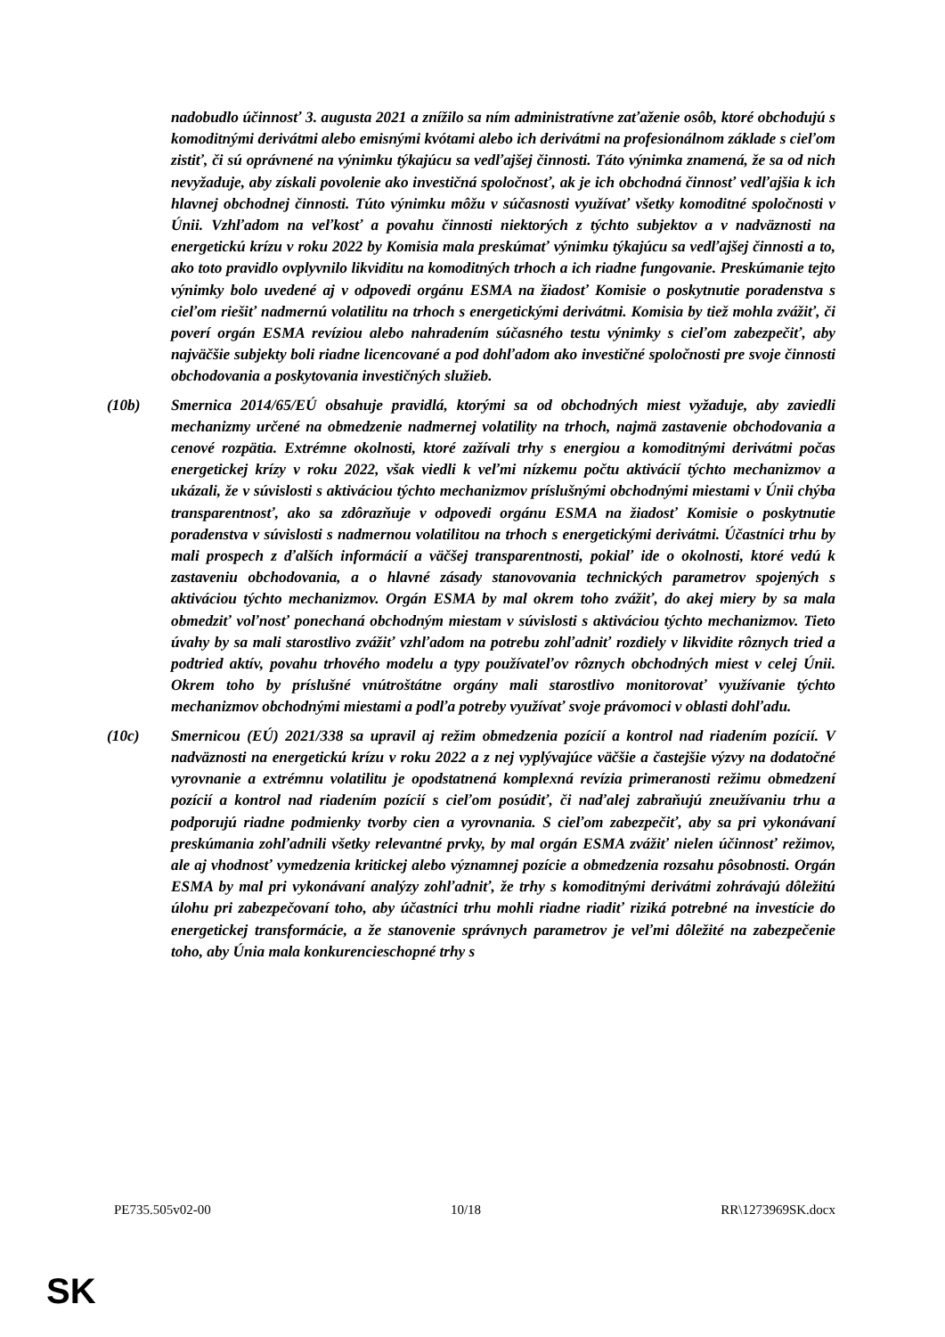nadobudlo účinnosť 3. augusta 2021 a znížilo sa ním administratívne zaťaženie osôb, ktoré obchodujú s komoditnými derivátmi alebo emisnými kvótami alebo ich derivátmi na profesionálnom základe s cieľom zistiť, či sú oprávnené na výnimku týkajúcu sa vedľajšej činnosti. Táto výnimka znamená, že sa od nich nevyžaduje, aby získali povolenie ako investičná spoločnosť, ak je ich obchodná činnosť vedľajšia k ich hlavnej obchodnej činnosti. Túto výnimku môžu v súčasnosti využívať všetky komoditné spoločnosti v Únii. Vzhľadom na veľkosť a povahu činnosti niektorých z týchto subjektov a v nadväznosti na energetickú krízu v roku 2022 by Komisia mala preskúmať výnimku týkajúcu sa vedľajšej činnosti a to, ako toto pravidlo ovplyvnilo likviditu na komoditných trhoch a ich riadne fungovanie. Preskúmanie tejto výnimky bolo uvedené aj v odpovedi orgánu ESMA na žiadosť Komisie o poskytnutie poradenstva s cieľom riešiť nadmernú volatilitu na trhoch s energetickými derivátmi. Komisia by tiež mohla zvážiť, či poverí orgán ESMA revíziou alebo nahradením súčasného testu výnimky s cieľom zabezpečiť, aby najväčšie subjekty boli riadne licencované a pod dohľadom ako investičné spoločnosti pre svoje činnosti obchodovania a poskytovania investičných služieb.
(10b) Smernica 2014/65/EÚ obsahuje pravidlá, ktorými sa od obchodných miest vyžaduje, aby zaviedli mechanizmy určené na obmedzenie nadmernej volatility na trhoch, najmä zastavenie obchodovania a cenové rozpätia. Extrémne okolnosti, ktoré zažívali trhy s energiou a komoditnými derivátmi počas energetickej krízy v roku 2022, však viedli k veľmi nízkemu počtu aktivácií týchto mechanizmov a ukázali, že v súvislosti s aktiváciou týchto mechanizmov príslušnými obchodnými miestami v Únii chýba transparentnosť, ako sa zdôrazňuje v odpovedi orgánu ESMA na žiadosť Komisie o poskytnutie poradenstva v súvislosti s nadmernou volatilitou na trhoch s energetickými derivátmi. Účastníci trhu by mali prospech z ďalších informácií a väčšej transparentnosti, pokiaľ ide o okolnosti, ktoré vedú k zastaveniu obchodovania, a o hlavné zásady stanovovania technických parametrov spojených s aktiváciou týchto mechanizmov. Orgán ESMA by mal okrem toho zvážiť, do akej miery by sa mala obmedziť voľnosť ponechaná obchodným miestam v súvislosti s aktiváciou týchto mechanizmov. Tieto úvahy by sa mali starostlivo zvážiť vzhľadom na potrebu zohľadniť rozdiely v likvidite rôznych tried a podtried aktív, povahu trhového modelu a typy používateľov rôznych obchodných miest v celej Únii. Okrem toho by príslušné vnútroštátne orgány mali starostlivo monitorovať využívanie týchto mechanizmov obchodnými miestami a podľa potreby využívať svoje právomoci v oblasti dohľadu.
(10c) Smernicou (EÚ) 2021/338 sa upravil aj režim obmedzenia pozícií a kontrol nad riadením pozícií. V nadväznosti na energetickú krízu v roku 2022 a z nej vyplývajúce väčšie a častejšie výzvy na dodatočné vyrovnanie a extrémnu volatilitu je opodstatnená komplexná revízia primeranosti režimu obmedzení pozícií a kontrol nad riadením pozícií s cieľom posúdiť, či naďalej zabraňujú zneužívaniu trhu a podporujú riadne podmienky tvorby cien a vyrovnania. S cieľom zabezpečiť, aby sa pri vykonávaní preskúmania zohľadnili všetky relevantné prvky, by mal orgán ESMA zvážiť nielen účinnosť režimov, ale aj vhodnosť vymedzenia kritickej alebo významnej pozície a obmedzenia rozsahu pôsobnosti. Orgán ESMA by mal pri vykonávaní analýzy zohľadniť, že trhy s komoditnými derivátmi zohrávajú dôležitú úlohu pri zabezpečovaní toho, aby účastníci trhu mohli riadne riadiť riziká potrebné na investície do energetickej transformácie, a že stanovenie správnych parametrov je veľmi dôležité na zabezpečenie toho, aby Únia mala konkurencieschopné trhy s
PE735.505v02-00 10/18 RR\1273969SK.docx
SK